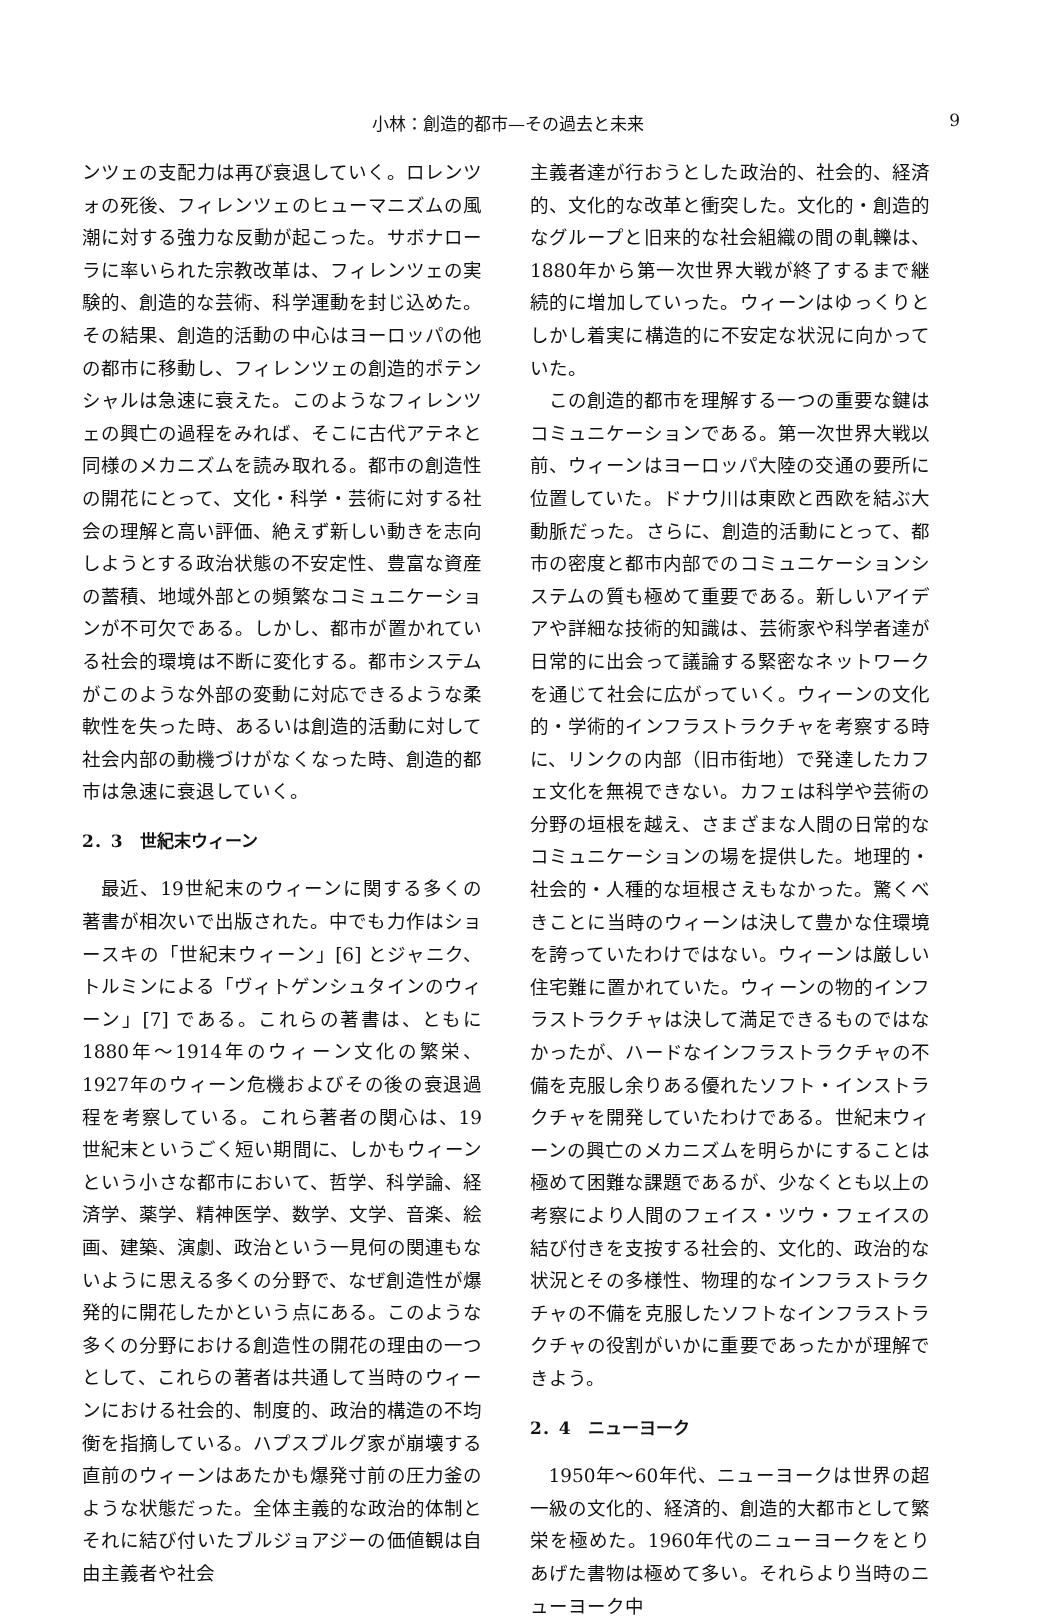小林：創造的都市—その過去と未来 9
ンツェの支配力は再び衰退していく。ロレンツォの死後、フィレンツェのヒューマニズムの風潮に対する強力な反動が起こった。サボナローラに率いられた宗教改革は、フィレンツェの実験的、創造的な芸術、科学運動を封じ込めた。その結果、創造的活動の中心はヨーロッパの他の都市に移動し、フィレンツェの創造的ポテンシャルは急速に衰えた。このようなフィレンツェの興亡の過程をみれば、そこに古代アテネと同様のメカニズムを読み取れる。都市の創造性の開花にとって、文化・科学・芸術に対する社会の理解と高い評価、絶えず新しい動きを志向しようとする政治状態の不安定性、豊富な資産の蓄積、地域外部との頻繁なコミュニケーションが不可欠である。しかし、都市が置かれている社会的環境は不断に変化する。都市システムがこのような外部の変動に対応できるような柔軟性を失った時、あるいは創造的活動に対して社会内部の動機づけがなくなった時、創造的都市は急速に衰退していく。
2．3　世紀末ウィーン
最近、19世紀末のウィーンに関する多くの著書が相次いで出版された。中でも力作はショースキの「世紀末ウィーン」[6] とジャニク、トルミンによる「ヴィトゲンシュタインのウィーン」[7] である。これらの著書は、ともに1880年〜1914年のウィーン文化の繁栄、1927年のウィーン危機およびその後の衰退過程を考察している。これら著者の関心は、19世紀末というごく短い期間に、しかもウィーンという小さな都市において、哲学、科学論、経済学、薬学、精神医学、数学、文学、音楽、絵画、建築、演劇、政治という一見何の関連もないように思える多くの分野で、なぜ創造性が爆発的に開花したかという点にある。このような多くの分野における創造性の開花の理由の一つとして、これらの著者は共通して当時のウィーンにおける社会的、制度的、政治的構造の不均衡を指摘している。ハプスブルグ家が崩壊する直前のウィーンはあたかも爆発寸前の圧力釜のような状態だった。全体主義的な政治的体制とそれに結び付いたブルジョアジーの価値観は自由主義者や社会
主義者達が行おうとした政治的、社会的、経済的、文化的な改革と衝突した。文化的・創造的なグループと旧来的な社会組織の間の軋轢は、1880年から第一次世界大戦が終了するまで継続的に増加していった。ウィーンはゆっくりとしかし着実に構造的に不安定な状況に向かっていた。
この創造的都市を理解する一つの重要な鍵はコミュニケーションである。第一次世界大戦以前、ウィーンはヨーロッパ大陸の交通の要所に位置していた。ドナウ川は東欧と西欧を結ぶ大動脈だった。さらに、創造的活動にとって、都市の密度と都市内部でのコミュニケーションシステムの質も極めて重要である。新しいアイデアや詳細な技術的知識は、芸術家や科学者達が日常的に出会って議論する緊密なネットワークを通じて社会に広がっていく。ウィーンの文化的・学術的インフラストラクチャを考察する時に、リンクの内部（旧市街地）で発達したカフェ文化を無視できない。カフェは科学や芸術の分野の垣根を越え、さまざまな人間の日常的なコミュニケーションの場を提供した。地理的・社会的・人種的な垣根さえもなかった。驚くべきことに当時のウィーンは決して豊かな住環境を誇っていたわけではない。ウィーンは厳しい住宅難に置かれていた。ウィーンの物的インフラストラクチャは決して満足できるものではなかったが、ハードなインフラストラクチャの不備を克服し余りある優れたソフト・インストラクチャを開発していたわけである。世紀末ウィーンの興亡のメカニズムを明らかにすることは極めて困難な課題であるが、少なくとも以上の考察により人間のフェイス・ツウ・フェイスの結び付きを支按する社会的、文化的、政治的な状況とその多様性、物理的なインフラストラクチャの不備を克服したソフトなインフラストラクチャの役割がいかに重要であったかが理解できよう。
2．4　ニューヨーク
1950年〜60年代、ニューヨークは世界の超一級の文化的、経済的、創造的大都市として繁栄を極めた。1960年代のニューヨークをとりあげた書物は極めて多い。それらより当時のニューヨーク中